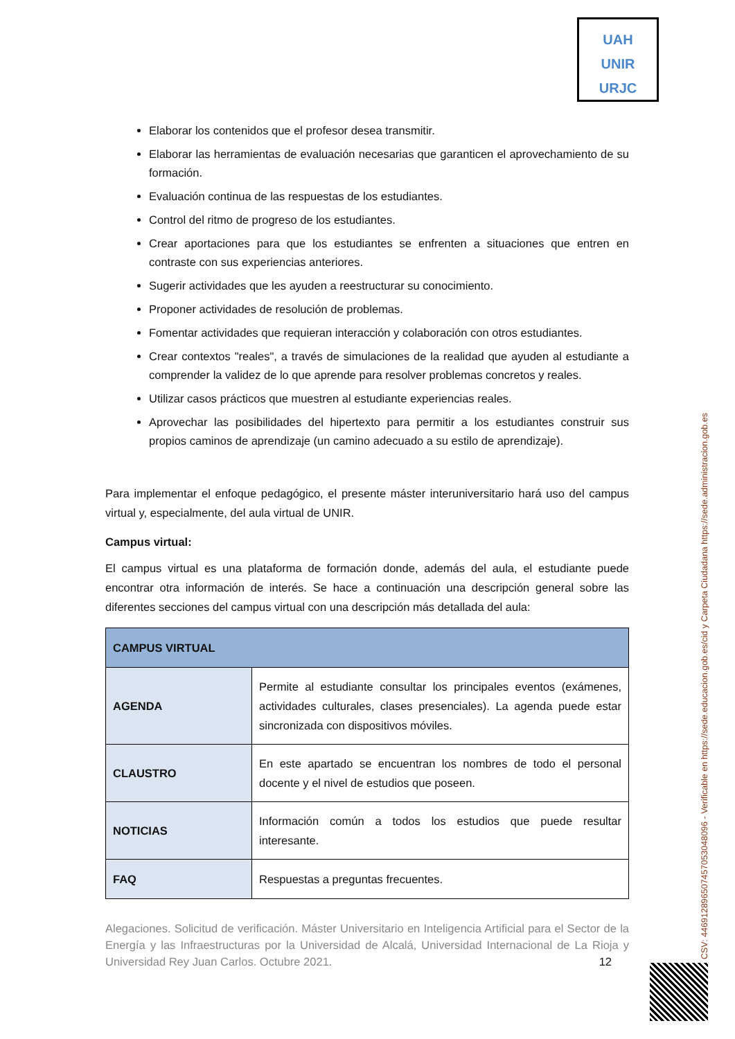UAH
UNIR
URJC
Elaborar los contenidos que el profesor desea transmitir.
Elaborar las herramientas de evaluación necesarias que garanticen el aprovechamiento de su formación.
Evaluación continua de las respuestas de los estudiantes.
Control del ritmo de progreso de los estudiantes.
Crear aportaciones para que los estudiantes se enfrenten a situaciones que entren en contraste con sus experiencias anteriores.
Sugerir actividades que les ayuden a reestructurar su conocimiento.
Proponer actividades de resolución de problemas.
Fomentar actividades que requieran interacción y colaboración con otros estudiantes.
Crear contextos "reales", a través de simulaciones de la realidad que ayuden al estudiante a comprender la validez de lo que aprende para resolver problemas concretos y reales.
Utilizar casos prácticos que muestren al estudiante experiencias reales.
Aprovechar las posibilidades del hipertexto para permitir a los estudiantes construir sus propios caminos de aprendizaje (un camino adecuado a su estilo de aprendizaje).
Para implementar el enfoque pedagógico, el presente máster interuniversitario hará uso del campus virtual y, especialmente, del aula virtual de UNIR.
Campus virtual:
El campus virtual es una plataforma de formación donde, además del aula, el estudiante puede encontrar otra información de interés. Se hace a continuación una descripción general sobre las diferentes secciones del campus virtual con una descripción más detallada del aula:
| CAMPUS VIRTUAL | |
| --- | --- |
| AGENDA | Permite al estudiante consultar los principales eventos (exámenes, actividades culturales, clases presenciales). La agenda puede estar sincronizada con dispositivos móviles. |
| CLAUSTRO | En este apartado se encuentran los nombres de todo el personal docente y el nivel de estudios que poseen. |
| NOTICIAS | Información común a todos los estudios que puede resultar interesante. |
| FAQ | Respuestas a preguntas frecuentes. |
Alegaciones. Solicitud de verificación. Máster Universitario en Inteligencia Artificial para el Sector de la Energía y las Infraestructuras por la Universidad de Alcalá, Universidad Internacional de La Rioja y Universidad Rey Juan Carlos. Octubre 2021. 12
CSV: 446912896507457053048096 - Verificable en https://sede.educacion.gob.es/cid y Carpeta Ciudadana https://sede.administracion.gob.es